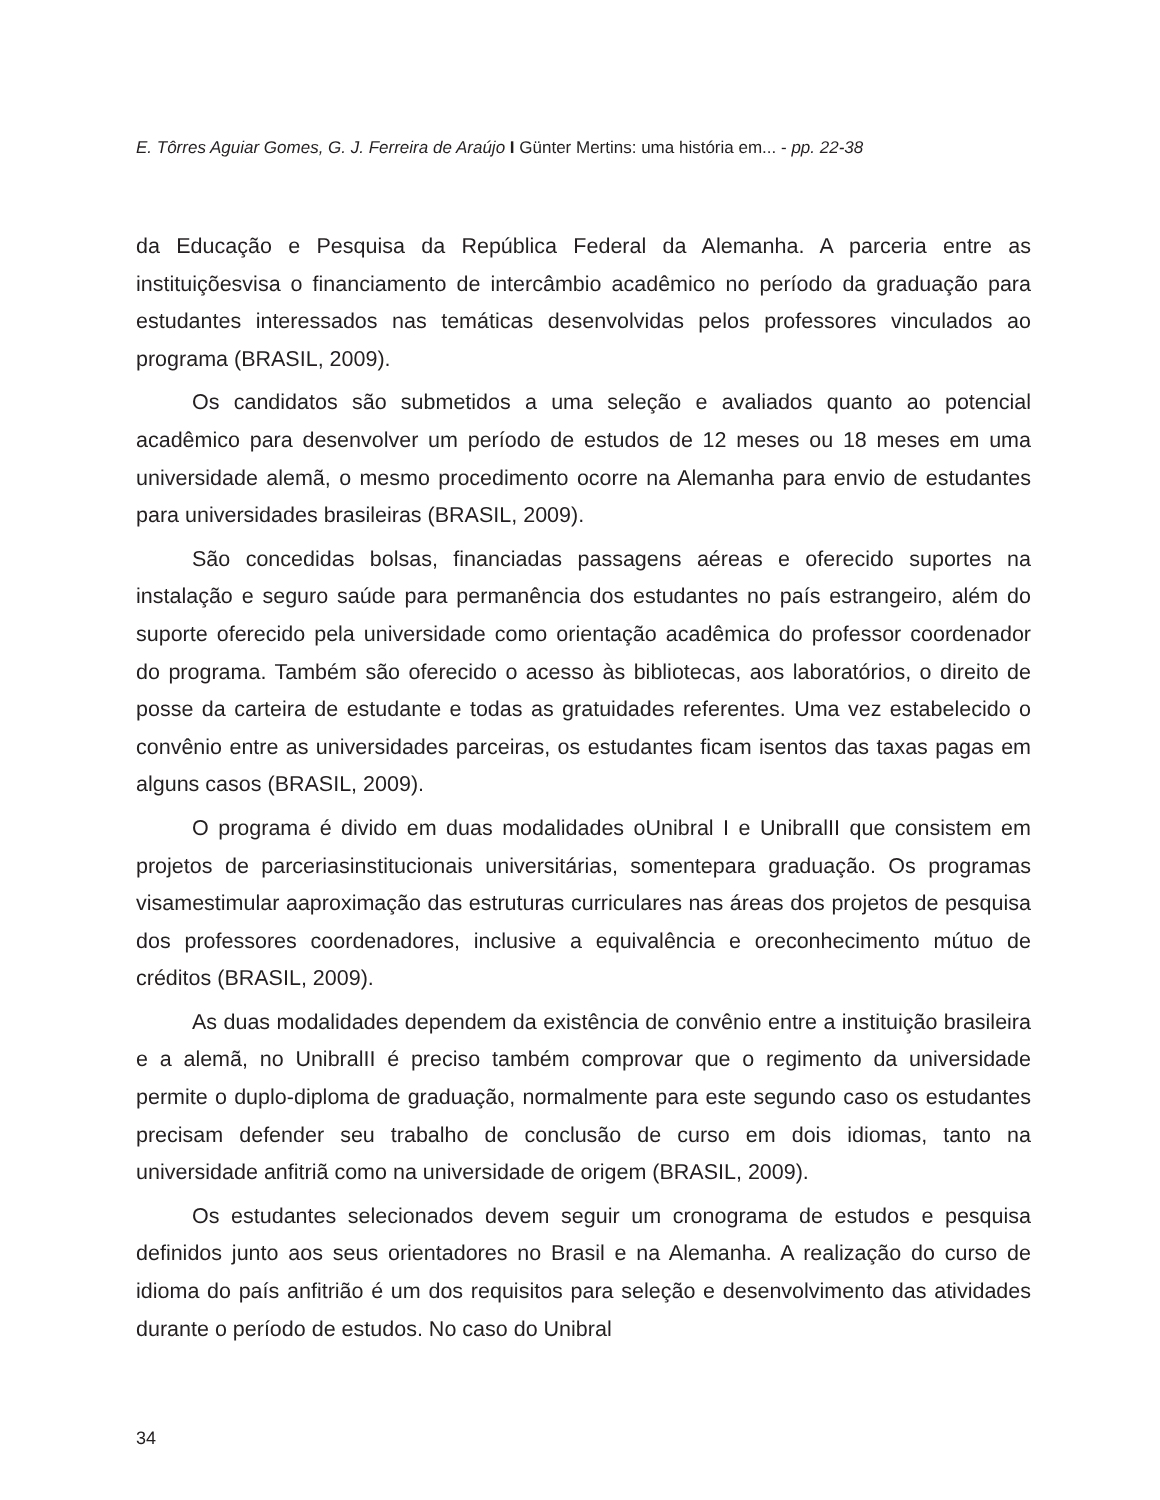E. Tôrres Aguiar Gomes, G. J. Ferreira de Araújo I Günter Mertins: uma história em... - pp. 22-38
da Educação e Pesquisa da República Federal da Alemanha. A parceria entre as instituiçõesvisa o financiamento de intercâmbio acadêmico no período da graduação para estudantes interessados nas temáticas desenvolvidas pelos professores vinculados ao programa (BRASIL, 2009).
Os candidatos são submetidos a uma seleção e avaliados quanto ao potencial acadêmico para desenvolver um período de estudos de 12 meses ou 18 meses em uma universidade alemã, o mesmo procedimento ocorre na Alemanha para envio de estudantes para universidades brasileiras (BRASIL, 2009).
São concedidas bolsas, financiadas passagens aéreas e oferecido suportes na instalação e seguro saúde para permanência dos estudantes no país estrangeiro, além do suporte oferecido pela universidade como orientação acadêmica do professor coordenador do programa. Também são oferecido o acesso às bibliotecas, aos laboratórios, o direito de posse da carteira de estudante e todas as gratuidades referentes. Uma vez estabelecido o convênio entre as universidades parceiras, os estudantes ficam isentos das taxas pagas em alguns casos (BRASIL, 2009).
O programa é divido em duas modalidades oUnibral I e UnibralII que consistem em projetos de parceriasinstitucionais universitárias, somentepara graduação. Os programas visamestimular aaproximação das estruturas curriculares nas áreas dos projetos de pesquisa dos professores coordenadores, inclusive a equivalência e oreconhecimento mútuo de créditos (BRASIL, 2009).
As duas modalidades dependem da existência de convênio entre a instituição brasileira e a alemã, no UnibralII é preciso também comprovar que o regimento da universidade permite o duplo-diploma de graduação, normalmente para este segundo caso os estudantes precisam defender seu trabalho de conclusão de curso em dois idiomas, tanto na universidade anfitriã como na universidade de origem (BRASIL, 2009).
Os estudantes selecionados devem seguir um cronograma de estudos e pesquisa definidos junto aos seus orientadores no Brasil e na Alemanha. A realização do curso de idioma do país anfitrião é um dos requisitos para seleção e desenvolvimento das atividades durante o período de estudos. No caso do Unibral
34